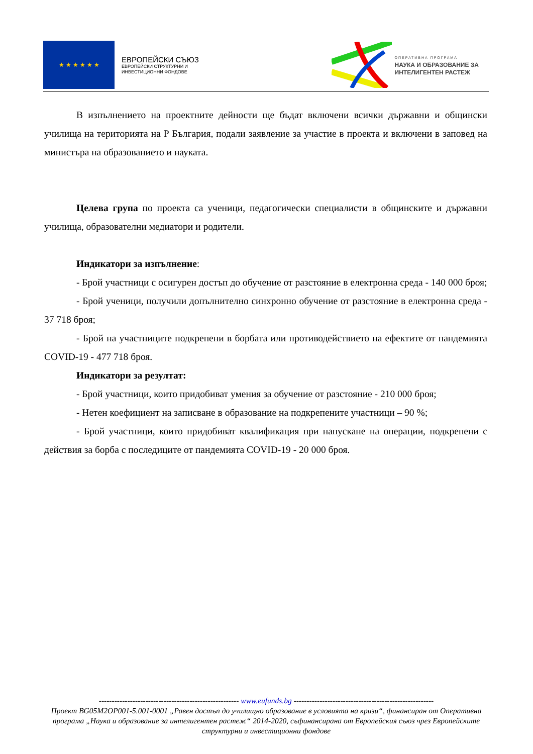★ ★ ★ ★ ★ ★
ЕВРОПЕЙСКИ СЪЮЗ
ЕВРОПЕЙСКИ СТРУКТУРНИ И
ИНВЕСТИЦИОННИ ФОНДОВЕ
ОПЕРАТИВНА ПРОГРАМА
НАУКА И ОБРАЗОВАНИЕ ЗА
ИНТЕЛИГЕНТЕН РАСТЕЖ
В изпълнението на проектните дейности ще бъдат включени всички държавни и общински училища на територията на Р България, подали заявление за участие в проекта и включени в заповед на министъра на образованието и науката.
Целева група по проекта са ученици, педагогически специалисти в общинските и държавни училища, образователни медиатори и родители.
Индикатори за изпълнение:
- Брой участници с осигурен достъп до обучение от разстояние в електронна среда - 140 000 броя;
- Брой ученици, получили допълнително синхронно обучение от разстояние в електронна среда - 37 718 броя;
- Брой на участниците подкрепени в борбата или противодействието на ефектите от пандемията COVID-19 - 477 718 броя.
Индикатори за резултат:
- Брой участници, които придобиват умения за обучение от разстояние - 210 000 броя;
- Нетен коефициент на записване в образование на подкрепените участници – 90 %;
- Брой участници, които придобиват квалификация при напускане на операции, подкрепени с действия за борба с последиците от пандемията COVID-19 - 20 000 броя.
------------------------------------------------------ www.eufunds.bg ------------------------------------------------------
Проект BG05M2OP001-5.001-0001 „Равен достъп до училищно образование в условията на кризи“, финансиран от Оперативна програма „Наука и образование за интелигентен растеж“ 2014-2020, съфинансирана от Европейския съюз чрез Европейските структурни и инвестиционни фондове